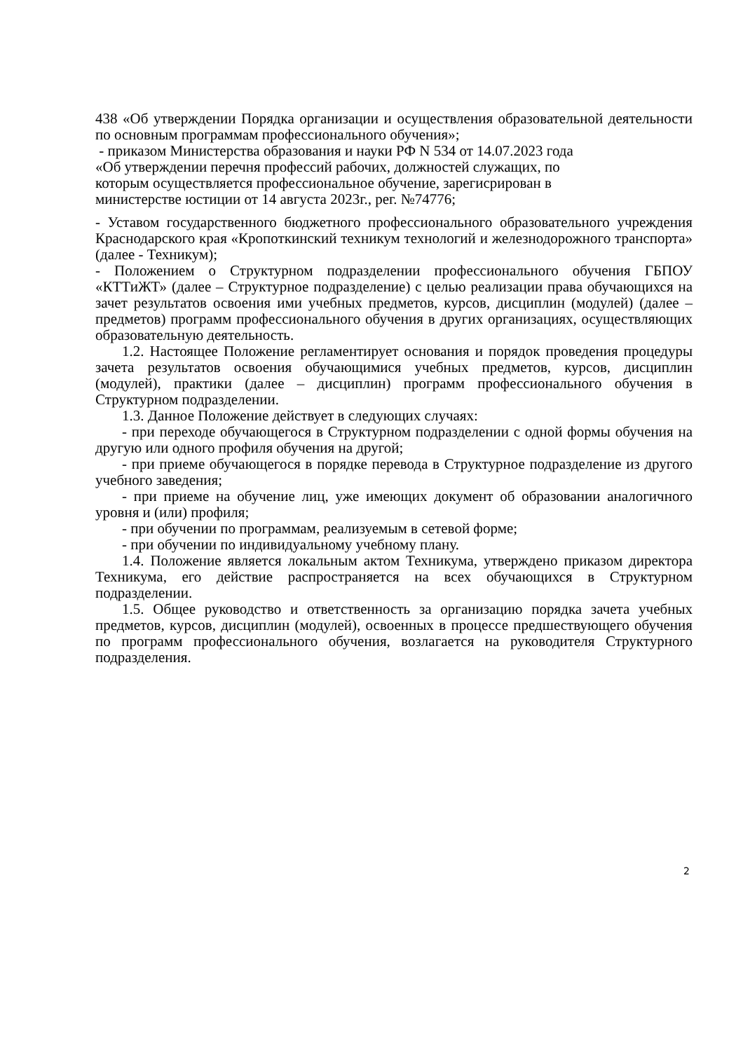438 «Об утверждении Порядка организации и осуществления образовательной деятельности по основным программам профессионального обучения»;
- приказом Министерства образования и науки РФ N 534 от 14.07.2023 года
«Об утверждении перечня профессий рабочих, должностей служащих, по
которым осуществляется профессиональное обучение, зарегисрирован в
министерстве юстиции от 14 августа 2023г., рег. №74776;
- Уставом государственного бюджетного профессионального образовательного учреждения Краснодарского края «Кропоткинский техникум технологий и железнодорожного транспорта» (далее - Техникум);
- Положением о Структурном подразделении профессионального обучения ГБПОУ «КТТиЖТ» (далее – Структурное подразделение) с целью реализации права обучающихся на зачет результатов освоения ими учебных предметов, курсов, дисциплин (модулей) (далее – предметов) программ профессионального обучения в других организациях, осуществляющих образовательную деятельность.
1.2. Настоящее Положение регламентирует основания и порядок проведения процедуры зачета результатов освоения обучающимися учебных предметов, курсов, дисциплин (модулей), практики (далее – дисциплин) программ профессионального обучения в Структурном подразделении.
1.3. Данное Положение действует в следующих случаях:
- при переходе обучающегося в Структурном подразделении с одной формы обучения на другую или одного профиля обучения на другой;
- при приеме обучающегося в порядке перевода в Структурное подразделение из другого учебного заведения;
- при приеме на обучение лиц, уже имеющих документ об образовании аналогичного уровня и (или) профиля;
- при обучении по программам, реализуемым в сетевой форме;
- при обучении по индивидуальному учебному плану.
1.4. Положение является локальным актом Техникума, утверждено приказом директора Техникума, его действие распространяется на всех обучающихся в Структурном подразделении.
1.5. Общее руководство и ответственность за организацию порядка зачета учебных предметов, курсов, дисциплин (модулей), освоенных в процессе предшествующего обучения по программ профессионального обучения, возлагается на руководителя Структурного подразделения.
2